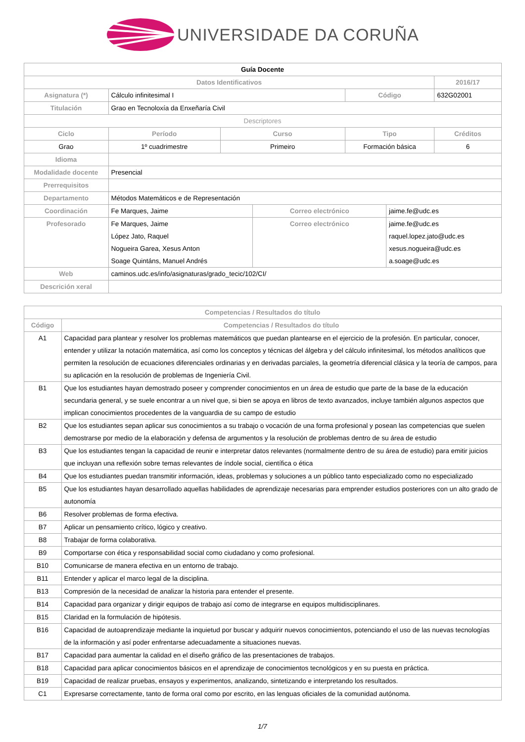UNIVERSIDADE DA CORUÑA
| Guía Docente | | | | | | | |
| Datos Identificativos | | | | | | | 2016/17 |
| Asignatura (*) | Cálculo infinitesimal I | | | | Código | | 632G02001 |
| Titulación | Grao en Tecnoloxía da Enxeñaría Civil | | | | | | |
| Descriptores | | | | | | | |
| Ciclo | | Período | Curso | | Tipo | | Créditos |
| Grao | | 1º cuadrimestre | Primeiro | | Formación básica | | 6 |
| Idioma | | | | | | | |
| Modalidade docente | Presencial | | | | | | |
| Prerrequisitos | | | | | | | |
| Departamento | Métodos Matemáticos e de Representación | | | | | | |
| Coordinación | Fe Marques, Jaime | | | Correo electrónico | | jaime.fe@udc.es | |
| Profesorado | Fe Marques, Jaime López Jato, Raquel Nogueira Garea, Xesus Anton Soage Quintáns, Manuel Andrés | | | Correo electrónico | | jaime.fe@udc.es raquel.lopez.jato@udc.es xesus.nogueira@udc.es a.soage@udc.es | |
| Web | caminos.udc.es/info/asignaturas/grado_tecic/102/CI/ | | | | | | |
| Descrición xeral | | | | | | | |
| Competencias / Resultados do título | |
| --- | --- |
| Código | Competencias / Resultados do título |
| A1 | Capacidad para plantear y resolver los problemas matemáticos que puedan plantearse en el ejercicio de la profesión. En particular, conocer, entender y utilizar la notación matemática, así como los conceptos y técnicas del álgebra y del cálculo infinitesimal, los métodos analíticos que permiten la resolución de ecuaciones diferenciales ordinarias y en derivadas parciales, la geometría diferencial clásica y la teoría de campos, para su aplicación en la resolución de problemas de Ingeniería Civil. |
| B1 | Que los estudiantes hayan demostrado poseer y comprender conocimientos en un área de estudio que parte de la base de la educación secundaria general, y se suele encontrar a un nivel que, si bien se apoya en libros de texto avanzados, incluye también algunos aspectos que implican conocimientos procedentes de la vanguardia de su campo de estudio |
| B2 | Que los estudiantes sepan aplicar sus conocimientos a su trabajo o vocación de una forma profesional y posean las competencias que suelen demostrarse por medio de la elaboración y defensa de argumentos y la resolución de problemas dentro de su área de estudio |
| B3 | Que los estudiantes tengan la capacidad de reunir e interpretar datos relevantes (normalmente dentro de su área de estudio) para emitir juicios que incluyan una reflexión sobre temas relevantes de índole social, científica o ética |
| B4 | Que los estudiantes puedan transmitir información, ideas, problemas y soluciones a un público tanto especializado como no especializado |
| B5 | Que los estudiantes hayan desarrollado aquellas habilidades de aprendizaje necesarias para emprender estudios posteriores con un alto grado de autonomía |
| B6 | Resolver problemas de forma efectiva. |
| B7 | Aplicar un pensamiento crítico, lógico y creativo. |
| B8 | Trabajar de forma colaborativa. |
| B9 | Comportarse con ética y responsabilidad social como ciudadano y como profesional. |
| B10 | Comunicarse de manera efectiva en un entorno de trabajo. |
| B11 | Entender y aplicar el marco legal de la disciplina. |
| B13 | Compresión de la necesidad de analizar la historia para entender el presente. |
| B14 | Capacidad para organizar y dirigir equipos de trabajo así como de integrarse en equipos multidisciplinares. |
| B15 | Claridad en la formulación de hipótesis. |
| B16 | Capacidad de autoaprendizaje mediante la inquietud por buscar y adquirir nuevos conocimientos, potenciando el uso de las nuevas tecnologías de la información y así poder enfrentarse adecuadamente a situaciones nuevas. |
| B17 | Capacidad para aumentar la calidad en el diseño gráfico de las presentaciones de trabajos. |
| B18 | Capacidad para aplicar conocimientos básicos en el aprendizaje de conocimientos tecnológicos y en su puesta en práctica. |
| B19 | Capacidad de realizar pruebas, ensayos y experimentos, analizando, sintetizando e interpretando los resultados. |
| C1 | Expresarse correctamente, tanto de forma oral como por escrito, en las lenguas oficiales de la comunidad autónoma. |
1/7